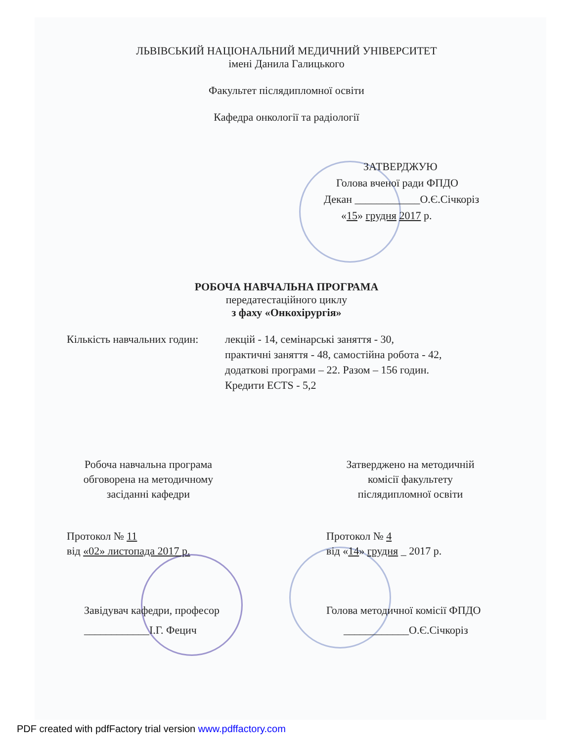ЛЬВІВСЬКИЙ НАЦІОНАЛЬНИЙ МЕДИЧНИЙ УНІВЕРСИТЕТ
імені Данила Галицького
Факультет післядипломної освіти
Кафедра онкології та радіології
ЗАТВЕРДЖУЮ
Голова вченої ради ФПДО
Декан ____________О.Є.Січкоріз
«15» грудня 2017 р.
РОБОЧА НАВЧАЛЬНА ПРОГРАМА
передатестаційного циклу
з фаху «Онкохірургія»
Кількість навчальних годин:
лекцій - 14, семінарські заняття - 30,
практичні заняття - 48, самостійна робота - 42,
додаткові програми – 22. Разом – 156 годин.
Кредити ECTS - 5,2
Робоча навчальна програма
обговорена на методичному
засіданні кафедри
Затверджено на методичній
комісії факультету
післядипломної освіти
Протокол № 11
від «02» листопада 2017 р.
Протокол № 4
від «14» грудня _ 2017 р.
Завідувач кафедри, професор
____________І.Г. Фецич
Голова методичної комісії ФПДО
____________О.Є.Січкоріз
PDF created with pdfFactory trial version www.pdffactory.com